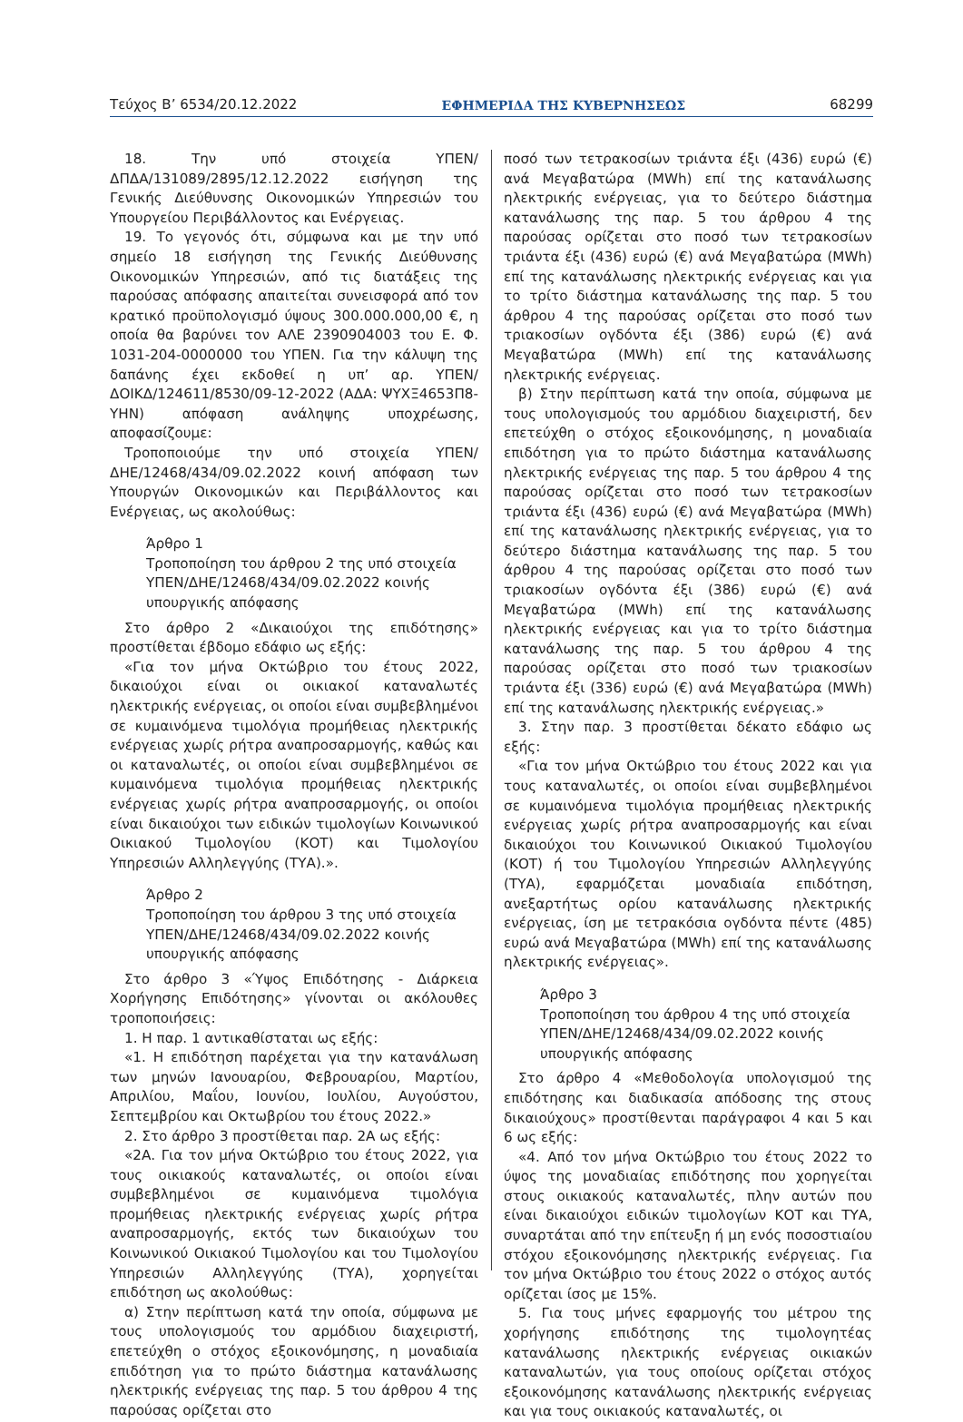Τεύχος Β’ 6534/20.12.2022 ΕΦΗΜΕΡΙΔΑ ΤΗΣ ΚΥΒΕΡΝΗΣΕΩΣ 68299
18. Την υπό στοιχεία ΥΠΕΝ/ΔΠΔΑ/131089/2895/12.12.2022 εισήγηση της Γενικής Διεύθυνσης Οικονομικών Υπηρεσιών του Υπουργείου Περιβάλλοντος και Ενέργειας.
19. Το γεγονός ότι, σύμφωνα και με την υπό σημείο 18 εισήγηση της Γενικής Διεύθυνσης Οικονομικών Υπηρεσιών, από τις διατάξεις της παρούσας απόφασης απαιτείται συνεισφορά από τον κρατικό προϋπολογισμό ύψους 300.000.000,00 €, η οποία θα βαρύνει τον ΑΛΕ 2390904003 του Ε. Φ. 1031-204-0000000 του ΥΠΕΝ. Για την κάλυψη της δαπάνης έχει εκδοθεί η υπ’ αρ. ΥΠΕΝ/ΔΟΙΚΔ/124611/8530/09-12-2022 (ΑΔΑ: ΨΥΧΞ4653Π8-ΥΗΝ) απόφαση ανάληψης υποχρέωσης, αποφασίζουμε:
Τροποποιούμε την υπό στοιχεία ΥΠΕΝ/ΔΗΕ/12468/434/09.02.2022 κοινή απόφαση των Υπουργών Οικονομικών και Περιβάλλοντος και Ενέργειας, ως ακολούθως:
Άρθρο 1
Τροποποίηση του άρθρου 2 της υπό στοιχεία ΥΠΕΝ/ΔΗΕ/12468/434/09.02.2022 κοινής υπουργικής απόφασης
Στο άρθρο 2 «Δικαιούχοι της επιδότησης» προστίθεται έβδομο εδάφιο ως εξής:
«Για τον μήνα Οκτώβριο του έτους 2022, δικαιούχοι είναι οι οικιακοί καταναλωτές ηλεκτρικής ενέργειας, οι οποίοι είναι συμβεβλημένοι σε κυμαινόμενα τιμολόγια προμήθειας ηλεκτρικής ενέργειας χωρίς ρήτρα αναπροσαρμογής, καθώς και οι καταναλωτές, οι οποίοι είναι συμβεβλημένοι σε κυμαινόμενα τιμολόγια προμήθειας ηλεκτρικής ενέργειας χωρίς ρήτρα αναπροσαρμογής, οι οποίοι είναι δικαιούχοι των ειδικών τιμολογίων Κοινωνικού Οικιακού Τιμολογίου (ΚΟΤ) και Τιμολογίου Υπηρεσιών Αλληλεγγύης (ΤΥΑ).».
Άρθρο 2
Τροποποίηση του άρθρου 3 της υπό στοιχεία ΥΠΕΝ/ΔΗΕ/12468/434/09.02.2022 κοινής υπουργικής απόφασης
Στο άρθρο 3 «Ύψος Επιδότησης - Διάρκεια Χορήγησης Επιδότησης» γίνονται οι ακόλουθες τροποποιήσεις:
1. Η παρ. 1 αντικαθίσταται ως εξής:
«1. Η επιδότηση παρέχεται για την κατανάλωση των μηνών Ιανουαρίου, Φεβρουαρίου, Μαρτίου, Απριλίου, Μαΐου, Ιουνίου, Ιουλίου, Αυγούστου, Σεπτεμβρίου και Οκτωβρίου του έτους 2022.»
2. Στο άρθρο 3 προστίθεται παρ. 2Α ως εξής:
«2Α. Για τον μήνα Οκτώβριο του έτους 2022, για τους οικιακούς καταναλωτές, οι οποίοι είναι συμβεβλημένοι σε κυμαινόμενα τιμολόγια προμήθειας ηλεκτρικής ενέργειας χωρίς ρήτρα αναπροσαρμογής, εκτός των δικαιούχων του Κοινωνικού Οικιακού Τιμολογίου και του Τιμολογίου Υπηρεσιών Αλληλεγγύης (ΤΥΑ), χορηγείται επιδότηση ως ακολούθως:
α) Στην περίπτωση κατά την οποία, σύμφωνα με τους υπολογισμούς του αρμόδιου διαχειριστή, επετεύχθη ο στόχος εξοικονόμησης, η μοναδιαία επιδότηση για το πρώτο διάστημα κατανάλωσης ηλεκτρικής ενέργειας της παρ. 5 του άρθρου 4 της παρούσας ορίζεται στο
ποσό των τετρακοσίων τριάντα έξι (436) ευρώ (€) ανά Μεγαβατώρα (MWh) επί της κατανάλωσης ηλεκτρικής ενέργειας, για το δεύτερο διάστημα κατανάλωσης της παρ. 5 του άρθρου 4 της παρούσας ορίζεται στο ποσό των τετρακοσίων τριάντα έξι (436) ευρώ (€) ανά Μεγαβατώρα (MWh) επί της κατανάλωσης ηλεκτρικής ενέργειας και για το τρίτο διάστημα κατανάλωσης της παρ. 5 του άρθρου 4 της παρούσας ορίζεται στο ποσό των τριακοσίων ογδόντα έξι (386) ευρώ (€) ανά Μεγαβατώρα (MWh) επί της κατανάλωσης ηλεκτρικής ενέργειας.
β) Στην περίπτωση κατά την οποία, σύμφωνα με τους υπολογισμούς του αρμόδιου διαχειριστή, δεν επετεύχθη ο στόχος εξοικονόμησης, η μοναδιαία επιδότηση για το πρώτο διάστημα κατανάλωσης ηλεκτρικής ενέργειας της παρ. 5 του άρθρου 4 της παρούσας ορίζεται στο ποσό των τετρακοσίων τριάντα έξι (436) ευρώ (€) ανά Μεγαβατώρα (MWh) επί της κατανάλωσης ηλεκτρικής ενέργειας, για το δεύτερο διάστημα κατανάλωσης της παρ. 5 του άρθρου 4 της παρούσας ορίζεται στο ποσό των τριακοσίων ογδόντα έξι (386) ευρώ (€) ανά Μεγαβατώρα (MWh) επί της κατανάλωσης ηλεκτρικής ενέργειας και για το τρίτο διάστημα κατανάλωσης της παρ. 5 του άρθρου 4 της παρούσας ορίζεται στο ποσό των τριακοσίων τριάντα έξι (336) ευρώ (€) ανά Μεγαβατώρα (MWh) επί της κατανάλωσης ηλεκτρικής ενέργειας.»
3. Στην παρ. 3 προστίθεται δέκατο εδάφιο ως εξής:
«Για τον μήνα Οκτώβριο του έτους 2022 και για τους καταναλωτές, οι οποίοι είναι συμβεβλημένοι σε κυμαινόμενα τιμολόγια προμήθειας ηλεκτρικής ενέργειας χωρίς ρήτρα αναπροσαρμογής και είναι δικαιούχοι του Κοινωνικού Οικιακού Τιμολογίου (ΚΟΤ) ή του Τιμολογίου Υπηρεσιών Αλληλεγγύης (ΤΥΑ), εφαρμόζεται μοναδιαία επιδότηση, ανεξαρτήτως ορίου κατανάλωσης ηλεκτρικής ενέργειας, ίση με τετρακόσια ογδόντα πέντε (485) ευρώ ανά Μεγαβατώρα (MWh) επί της κατανάλωσης ηλεκτρικής ενέργειας».
Άρθρο 3
Τροποποίηση του άρθρου 4 της υπό στοιχεία ΥΠΕΝ/ΔΗΕ/12468/434/09.02.2022 κοινής υπουργικής απόφασης
Στο άρθρο 4 «Μεθοδολογία υπολογισμού της επιδότησης και διαδικασία απόδοσης της στους δικαιούχους» προστίθενται παράγραφοι 4 και 5 και 6 ως εξής:
«4. Από τον μήνα Οκτώβριο του έτους 2022 το ύψος της μοναδιαίας επιδότησης που χορηγείται στους οικιακούς καταναλωτές, πλην αυτών που είναι δικαιούχοι ειδικών τιμολογίων ΚΟΤ και ΤΥΑ, συναρτάται από την επίτευξη ή μη ενός ποσοστιαίου στόχου εξοικονόμησης ηλεκτρικής ενέργειας. Για τον μήνα Οκτώβριο του έτους 2022 ο στόχος αυτός ορίζεται ίσος με 15%.
5. Για τους μήνες εφαρμογής του μέτρου της χορήγησης επιδότησης της τιμολογητέας κατανάλωσης ηλεκτρικής ενέργειας οικιακών καταναλωτών, για τους οποίους ορίζεται στόχος εξοικονόμησης κατανάλωσης ηλεκτρικής ενέργειας και για τους οικιακούς καταναλωτές, οι